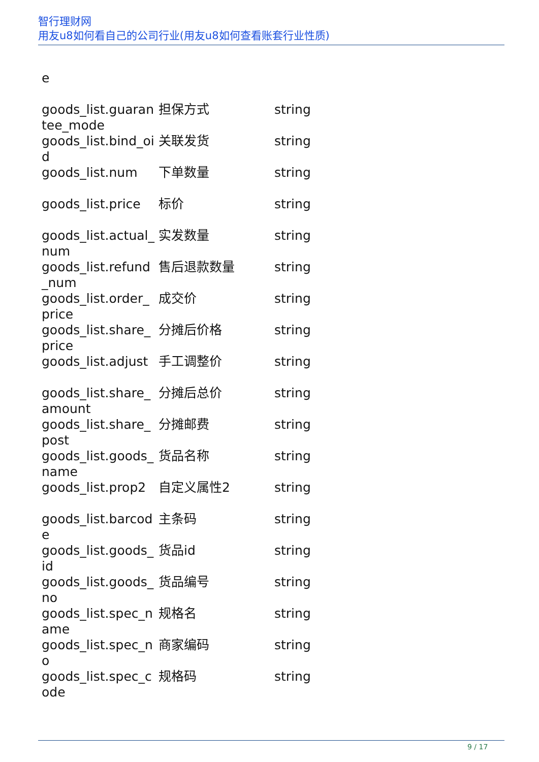智行理财网
用友u8如何看自己的公司行业(用友u8如何查看账套行业性质)
| e | | |
| goods_list.guarantee_mode | 担保方式 | string |
| goods_list.bind_oid | 关联发货 | string |
| goods_list.num | 下单数量 | string |
| goods_list.price | 标价 | string |
| goods_list.actual_num | 实发数量 | string |
| goods_list.refund_num | 售后退款数量 | string |
| goods_list.order_price | 成交价 | string |
| goods_list.share_price | 分摊后价格 | string |
| goods_list.adjust | 手工调整价 | string |
| goods_list.share_amount | 分摊后总价 | string |
| goods_list.share_post | 分摊邮费 | string |
| goods_list.goods_name | 货品名称 | string |
| goods_list.prop2 | 自定义属性2 | string |
| goods_list.barcode | 主条码 | string |
| goods_list.goods_id | 货品id | string |
| goods_list.goods_no | 货品编号 | string |
| goods_list.spec_name | 规格名 | string |
| goods_list.spec_no | 商家编码 | string |
| goods_list.spec_code | 规格码 | string |
9 / 17